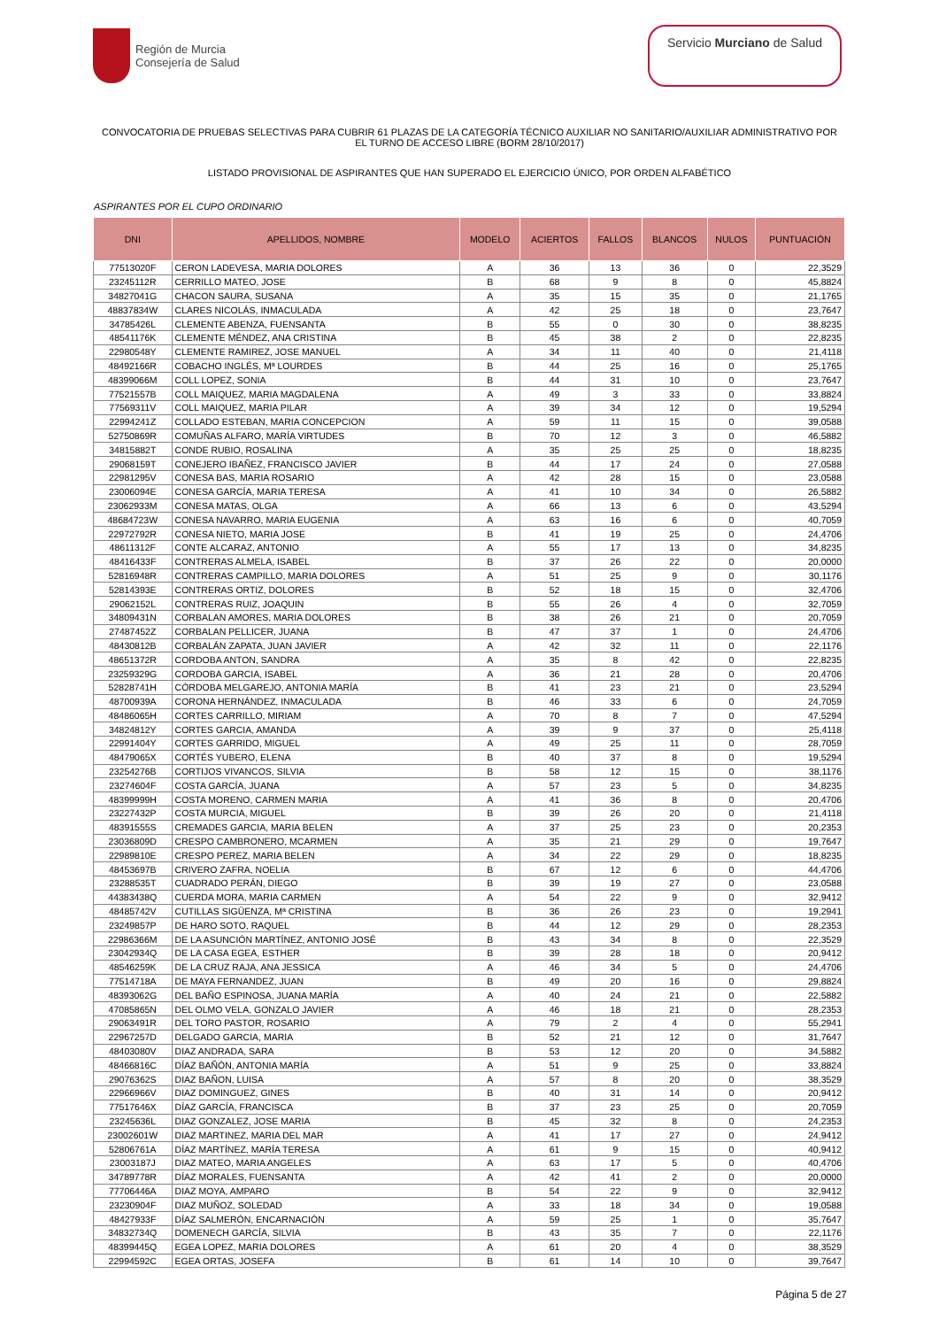Región de Murcia
Consejería de Salud
Servicio Murciano de Salud
CONVOCATORIA DE PRUEBAS SELECTIVAS PARA CUBRIR 61 PLAZAS DE LA CATEGORÍA TÉCNICO AUXILIAR NO SANITARIO/AUXILIAR ADMINISTRATIVO POR EL TURNO DE ACCESO LIBRE (BORM 28/10/2017)
LISTADO PROVISIONAL DE ASPIRANTES QUE HAN SUPERADO EL EJERCICIO ÚNICO, POR ORDEN ALFABÉTICO
ASPIRANTES POR EL CUPO ORDINARIO
| DNI | APELLIDOS, NOMBRE | MODELO | ACIERTOS | FALLOS | BLANCOS | NULOS | PUNTUACIÓN |
| --- | --- | --- | --- | --- | --- | --- | --- |
| 77513020F | CERON LADEVESA, MARIA DOLORES | A | 36 | 13 | 36 | 0 | 22,3529 |
| 23245112R | CERRILLO MATEO, JOSE | B | 68 | 9 | 8 | 0 | 45,8824 |
| 34827041G | CHACON SAURA, SUSANA | A | 35 | 15 | 35 | 0 | 21,1765 |
| 48837834W | CLARES NICOLÁS, INMACULADA | A | 42 | 25 | 18 | 0 | 23,7647 |
| 34785426L | CLEMENTE ABENZA, FUENSANTA | B | 55 | 0 | 30 | 0 | 38,8235 |
| 48541176K | CLEMENTE MÉNDEZ, ANA CRISTINA | B | 45 | 38 | 2 | 0 | 22,8235 |
| 22980548Y | CLEMENTE RAMIREZ, JOSE MANUEL | A | 34 | 11 | 40 | 0 | 21,4118 |
| 48492166R | COBACHO INGLÉS, Mª LOURDES | B | 44 | 25 | 16 | 0 | 25,1765 |
| 48399066M | COLL LOPEZ, SONIA | B | 44 | 31 | 10 | 0 | 23,7647 |
| 77521557B | COLL MAIQUEZ, MARIA MAGDALENA | A | 49 | 3 | 33 | 0 | 33,8824 |
| 77569311V | COLL MAIQUEZ, MARIA PILAR | A | 39 | 34 | 12 | 0 | 19,5294 |
| 22994241Z | COLLADO ESTEBAN, MARIA CONCEPCION | A | 59 | 11 | 15 | 0 | 39,0588 |
| 52750869R | COMUÑAS ALFARO, MARÍA VIRTUDES | B | 70 | 12 | 3 | 0 | 46,5882 |
| 34815882T | CONDE RUBIO, ROSALINA | A | 35 | 25 | 25 | 0 | 18,8235 |
| 29068159T | CONEJERO IBAÑEZ, FRANCISCO JAVIER | B | 44 | 17 | 24 | 0 | 27,0588 |
| 22981295V | CONESA BAS, MARIA ROSARIO | A | 42 | 28 | 15 | 0 | 23,0588 |
| 23006094E | CONESA GARCÍA, MARIA TERESA | A | 41 | 10 | 34 | 0 | 26,5882 |
| 23062933M | CONESA MATAS, OLGA | A | 66 | 13 | 6 | 0 | 43,5294 |
| 48684723W | CONESA NAVARRO, MARIA EUGENIA | A | 63 | 16 | 6 | 0 | 40,7059 |
| 22972792R | CONESA NIETO, MARIA JOSE | B | 41 | 19 | 25 | 0 | 24,4706 |
| 48611312F | CONTE ALCARAZ, ANTONIO | A | 55 | 17 | 13 | 0 | 34,8235 |
| 48416433F | CONTRERAS ALMELA, ISABEL | B | 37 | 26 | 22 | 0 | 20,0000 |
| 52816948R | CONTRERAS CAMPILLO, MARIA DOLORES | A | 51 | 25 | 9 | 0 | 30,1176 |
| 52814393E | CONTRERAS ORTIZ, DOLORES | B | 52 | 18 | 15 | 0 | 32,4706 |
| 29062152L | CONTRERAS RUIZ, JOAQUIN | B | 55 | 26 | 4 | 0 | 32,7059 |
| 34809431N | CORBALAN AMORES, MARIA DOLORES | B | 38 | 26 | 21 | 0 | 20,7059 |
| 27487452Z | CORBALAN PELLICER, JUANA | B | 47 | 37 | 1 | 0 | 24,4706 |
| 48430812B | CORBALÁN ZAPATA, JUAN JAVIER | A | 42 | 32 | 11 | 0 | 22,1176 |
| 48651372R | CORDOBA ANTON, SANDRA | A | 35 | 8 | 42 | 0 | 22,8235 |
| 23259329G | CORDOBA GARCIA, ISABEL | A | 36 | 21 | 28 | 0 | 20,4706 |
| 52828741H | CÓRDOBA MELGAREJO, ANTONIA MARÍA | B | 41 | 23 | 21 | 0 | 23,5294 |
| 48700939A | CORONA HERNÁNDEZ, INMACULADA | B | 46 | 33 | 6 | 0 | 24,7059 |
| 48486065H | CORTES CARRILLO, MIRIAM | A | 70 | 8 | 7 | 0 | 47,5294 |
| 34824812Y | CORTES GARCIA, AMANDA | A | 39 | 9 | 37 | 0 | 25,4118 |
| 22991404Y | CORTES GARRIDO, MIGUEL | A | 49 | 25 | 11 | 0 | 28,7059 |
| 48479065X | CORTÉS YUBERO, ELENA | B | 40 | 37 | 8 | 0 | 19,5294 |
| 23254276B | CORTIJOS VIVANCOS, SILVIA | B | 58 | 12 | 15 | 0 | 38,1176 |
| 23274604F | COSTA GARCÍA, JUANA | A | 57 | 23 | 5 | 0 | 34,8235 |
| 48399999H | COSTA MORENO, CARMEN MARIA | A | 41 | 36 | 8 | 0 | 20,4706 |
| 23227432P | COSTA MURCIA, MIGUEL | B | 39 | 26 | 20 | 0 | 21,4118 |
| 48391555S | CREMADES GARCIA, MARIA BELEN | A | 37 | 25 | 23 | 0 | 20,2353 |
| 23036809D | CRESPO CAMBRONERO, MCARMEN | A | 35 | 21 | 29 | 0 | 19,7647 |
| 22989810E | CRESPO PEREZ, MARIA BELEN | A | 34 | 22 | 29 | 0 | 18,8235 |
| 48453697B | CRIVERO ZAFRA, NOELIA | B | 67 | 12 | 6 | 0 | 44,4706 |
| 23288535T | CUADRADO PERÁN, DIEGO | B | 39 | 19 | 27 | 0 | 23,0588 |
| 44383438Q | CUERDA MORA, MARIA CARMEN | A | 54 | 22 | 9 | 0 | 32,9412 |
| 48485742V | CUTILLAS SIGÜENZA, Mª CRISTINA | B | 36 | 26 | 23 | 0 | 19,2941 |
| 23249857P | DE HARO SOTO, RAQUEL | B | 44 | 12 | 29 | 0 | 28,2353 |
| 22986366M | DE LA ASUNCIÓN MARTÍNEZ, ANTONIO JOSÉ | B | 43 | 34 | 8 | 0 | 22,3529 |
| 23042934Q | DE LA CASA EGEA, ESTHER | B | 39 | 28 | 18 | 0 | 20,9412 |
| 48546259K | DE LA CRUZ RAJA, ANA JESSICA | A | 46 | 34 | 5 | 0 | 24,4706 |
| 77514718A | DE MAYA FERNANDEZ, JUAN | B | 49 | 20 | 16 | 0 | 29,8824 |
| 48393062G | DEL BAÑO ESPINOSA, JUANA MARÍA | A | 40 | 24 | 21 | 0 | 22,5882 |
| 47085865N | DEL OLMO VELA, GONZALO JAVIER | A | 46 | 18 | 21 | 0 | 28,2353 |
| 29063491R | DEL TORO PASTOR, ROSARIO | A | 79 | 2 | 4 | 0 | 55,2941 |
| 22967257D | DELGADO GARCIA, MARIA | B | 52 | 21 | 12 | 0 | 31,7647 |
| 48403080V | DIAZ ANDRADA, SARA | B | 53 | 12 | 20 | 0 | 34,5882 |
| 48466816C | DÍAZ BAÑÓN, ANTONIA MARÍA | A | 51 | 9 | 25 | 0 | 33,8824 |
| 29076362S | DIAZ BAÑON, LUISA | A | 57 | 8 | 20 | 0 | 38,3529 |
| 22966966V | DIAZ DOMINGUEZ, GINES | B | 40 | 31 | 14 | 0 | 20,9412 |
| 77517646X | DÍAZ GARCÍA, FRANCISCA | B | 37 | 23 | 25 | 0 | 20,7059 |
| 23245636L | DIAZ GONZALEZ, JOSE MARIA | B | 45 | 32 | 8 | 0 | 24,2353 |
| 23002601W | DIAZ MARTINEZ, MARIA DEL MAR | A | 41 | 17 | 27 | 0 | 24,9412 |
| 52806761A | DÍAZ MARTÍNEZ, MARÍA TERESA | A | 61 | 9 | 15 | 0 | 40,9412 |
| 23003187J | DIAZ MATEO, MARIA ANGELES | A | 63 | 17 | 5 | 0 | 40,4706 |
| 34789778R | DÍAZ MORALES, FUENSANTA | A | 42 | 41 | 2 | 0 | 20,0000 |
| 77706446A | DIAZ MOYA, AMPARO | B | 54 | 22 | 9 | 0 | 32,9412 |
| 23230904F | DIAZ MUÑOZ, SOLEDAD | A | 33 | 18 | 34 | 0 | 19,0588 |
| 48427933F | DÍAZ SALMERÓN, ENCARNACIÓN | A | 59 | 25 | 1 | 0 | 35,7647 |
| 34832734Q | DOMENECH GARCÍA, SILVIA | B | 43 | 35 | 7 | 0 | 22,1176 |
| 48399445Q | EGEA LOPEZ, MARIA DOLORES | A | 61 | 20 | 4 | 0 | 38,3529 |
| 22994592C | EGEA ORTAS, JOSEFA | B | 61 | 14 | 10 | 0 | 39,7647 |
Página 5 de 27